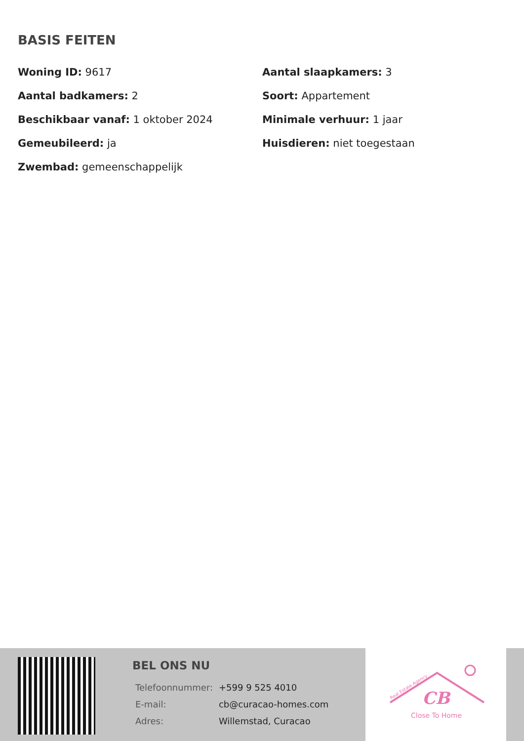BASIS FEITEN
Woning ID: 9617
Aantal slaapkamers: 3
Aantal badkamers: 2
Soort: Appartement
Beschikbaar vanaf: 1 oktober 2024
Minimale verhuur: 1 jaar
Gemeubileerd: ja
Huisdieren: niet toegestaan
Zwembad: gemeenschappelijk
BEL ONS NU
| Telefoonnummer: | +599 9 525 4010 |
| E-mail: | cb@curacao-homes.com |
| Adres: | Willemstad, Curacao |
CB
Close To Home
Real Estate Agency